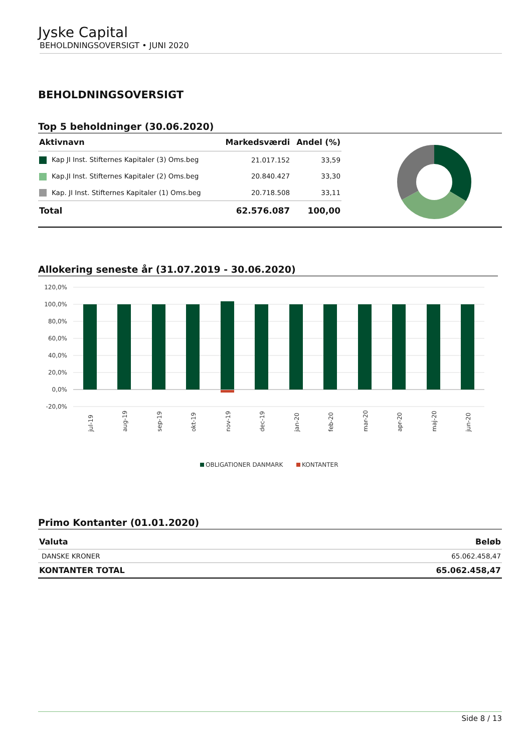Jyske Capital
BEHOLDNINGSOVERSIGT • JUNI 2020
BEHOLDNINGSOVERSIGT
Top 5 beholdninger (30.06.2020)
| Aktivnavn | Markedsværdi | Andel (%) |
| --- | --- | --- |
| Kap JI Inst. Stifternes Kapitaler (3) Oms.beg | 21.017.152 | 33,59 |
| Kap.JI Inst. Stifternes Kapitaler (2) Oms.beg | 20.840.427 | 33,30 |
| Kap. JI Inst. Stifternes Kapitaler (1) Oms.beg | 20.718.508 | 33,11 |
| Total | 62.576.087 | 100,00 |
Allokering seneste år (31.07.2019 - 30.06.2020)
120,0%
100,0%
80,0%
60,0%
40,0%
20,0%
0,0%
-20,0%
jul-19
aug-19
sep-19
okt-19
nov-19
dec-19
jan-20
feb-20
mar-20
apr-20
maj-20
jun-20
OBLIGATIONER DANMARK
KONTANTER
Primo Kontanter (01.01.2020)
| Valuta | Beløb |
| --- | --- |
| DANSKE KRONER | 65.062.458,47 |
| KONTANTER TOTAL | 65.062.458,47 |
Side 8 / 13